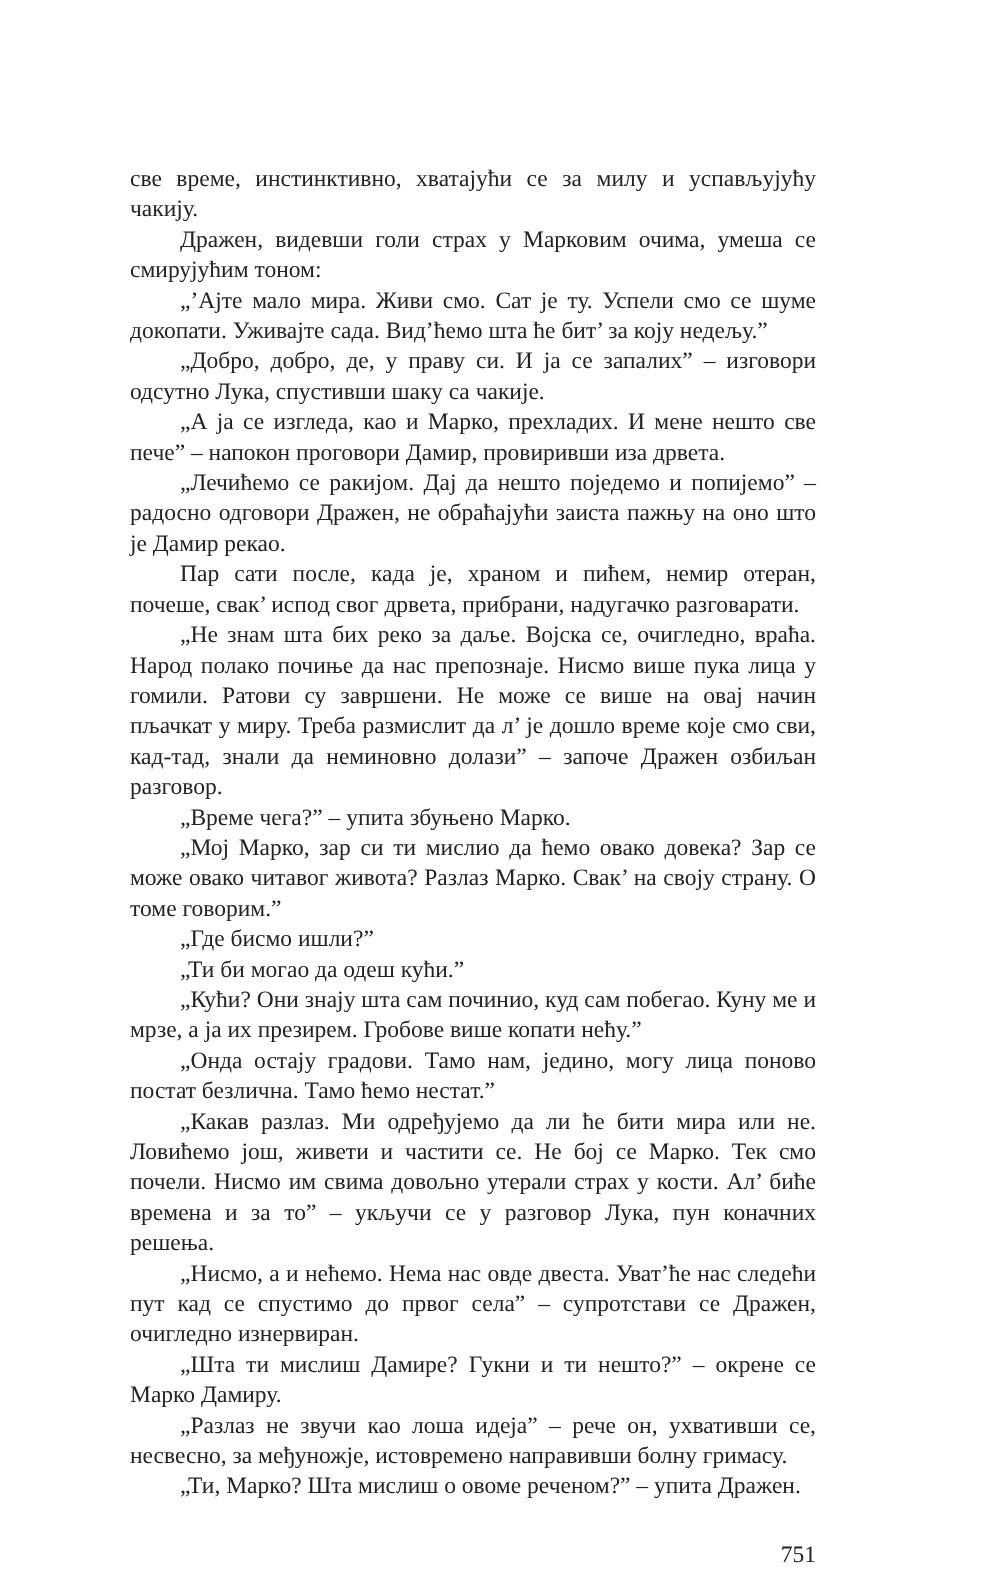све време, инстинктивно, хватајући се за милу и успављујућу чакију.
Дражен, видевши голи страх у Марковим очима, умеша се смирујућим тоном:
„’Ајте мало мира. Живи смо. Сат је ту. Успели смо се шуме докопати. Уживајте сада. Вид’ћемо шта ће бит’ за коју недељу.”
„Добро, добро, де, у праву си. И ја се запалих” – изговори одсутно Лука, спустивши шаку са чакије.
„А ја се изгледа, као и Марко, прехладих. И мене нешто све пече” – напокон проговори Дамир, провиривши иза дрвета.
„Лечићемо се ракијом. Дај да нешто поједемо и попијемо” – радосно одговори Дражен, не обраћајући заиста пажњу на оно што је Дамир рекао.
Пар сати после, када је, храном и пићем, немир отеран, почеше, свак’ испод свог дрвета, прибрани, надугачко разговарати.
„Не знам шта бих реко за даље. Војска се, очигледно, враћа. Народ полако почиње да нас препознаје. Нисмо више пука лица у гомили. Ратови су завршени. Не може се више на овај начин пљачкат у миру. Треба размислит да л’ је дошло време које смо сви, кад-тад, знали да неминовно долази” – започе Дражен озбиљан разговор.
„Време чега?” – упита збуњено Марко.
„Мој Марко, зар си ти мислио да ћемо овако довека? Зар се може овако читавог живота? Разлаз Марко. Свак’ на своју страну. О томе говорим.”
„Где бисмо ишли?”
„Ти би могао да одеш кући.”
„Кући? Они знају шта сам починио, куд сам побегао. Куну ме и мрзе, а ја их презирем. Гробове више копати нећу.”
„Онда остају градови. Тамо нам, једино, могу лица поново постат безлична. Тамо ћемо нестат.”
„Какав разлаз. Ми одређујемо да ли ће бити мира или не. Ловићемо још, живети и частити се. Не бој се Марко. Тек смо почели. Нисмо им свима довољно утерали страх у кости. Ал’ биће времена и за то” – укључи се у разговор Лука, пун коначних решења.
„Нисмо, а и нећемо. Нема нас овде двеста. Уват’ће нас следећи пут кад се спустимо до првог села” – супротстави се Дражен, очигледно изнервиран.
„Шта ти мислиш Дамире? Гукни и ти нешто?” – окрене се Марко Дамиру.
„Разлаз не звучи као лоша идеја” – рече он, ухвативши се, несвесно, за међуножје, истовремено направивши болну гримасу.
„Ти, Марко? Шта мислиш о овоме реченом?” – упита Дражен.
751